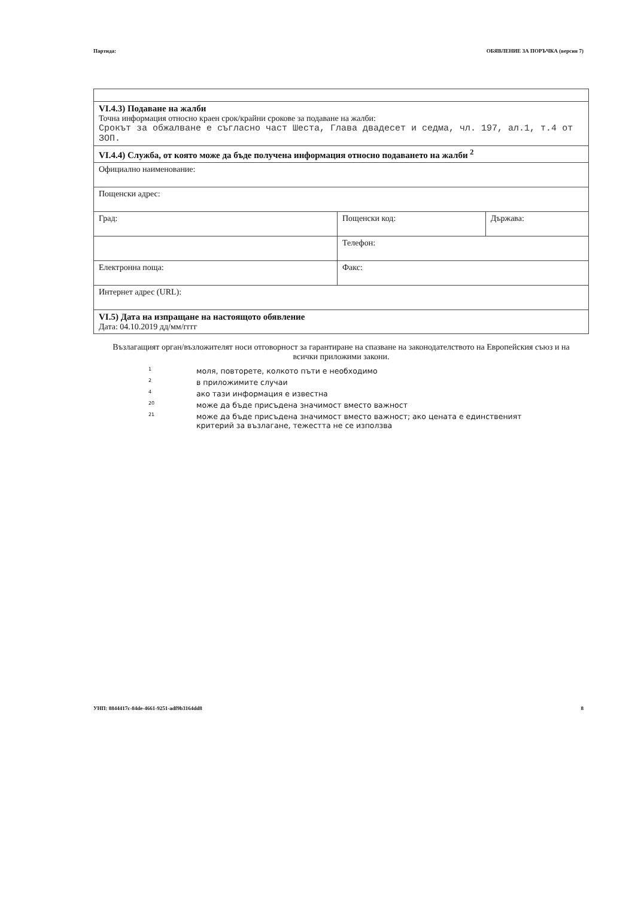Партида: ОБЯВЛЕНИЕ ЗА ПОРЪЧКА (версия 7)
| VI.4.3) Подаване на жалби Точна информация относно краен срок/крайни срокове за подаване на жалби: Срокът за обжалване е съгласно част Шеста, Глава двадесет и седма, чл. 197, ал.1, т.4 от ЗОП. | | |
| VI.4.4) Служба, от която може да бъде получена информация относно подаването на жалби <sup>2</sup> | | |
| Официално наименование: | | |
| Пощенски адрес: | | |
| Град: | Пощенски код: | Държава: |
| | Телефон: | |
| Електронна поща: | Факс: | |
| Интернет адрес (URL): | | |
| VI.5) Дата на изпращане на настоящото обявление Дата: 04.10.2019 дд/мм/гггг | | |
Възлагащият орган/възложителят носи отговорност за гарантиране на спазване на законодателството на Европейския съюз и на всички приложими закони.
1
моля, повторете, колкото пъти е необходимо
2
в приложимите случаи
4
ако тази информация е известна
20
може да бъде присъдена значимост вместо важност
21
може да бъде присъдена значимост вместо важност; ако цената е единственият критерий за възлагане, тежестта не се използва
УНП: 8844417c-84de-4661-9251-adf9b3164dd8 8